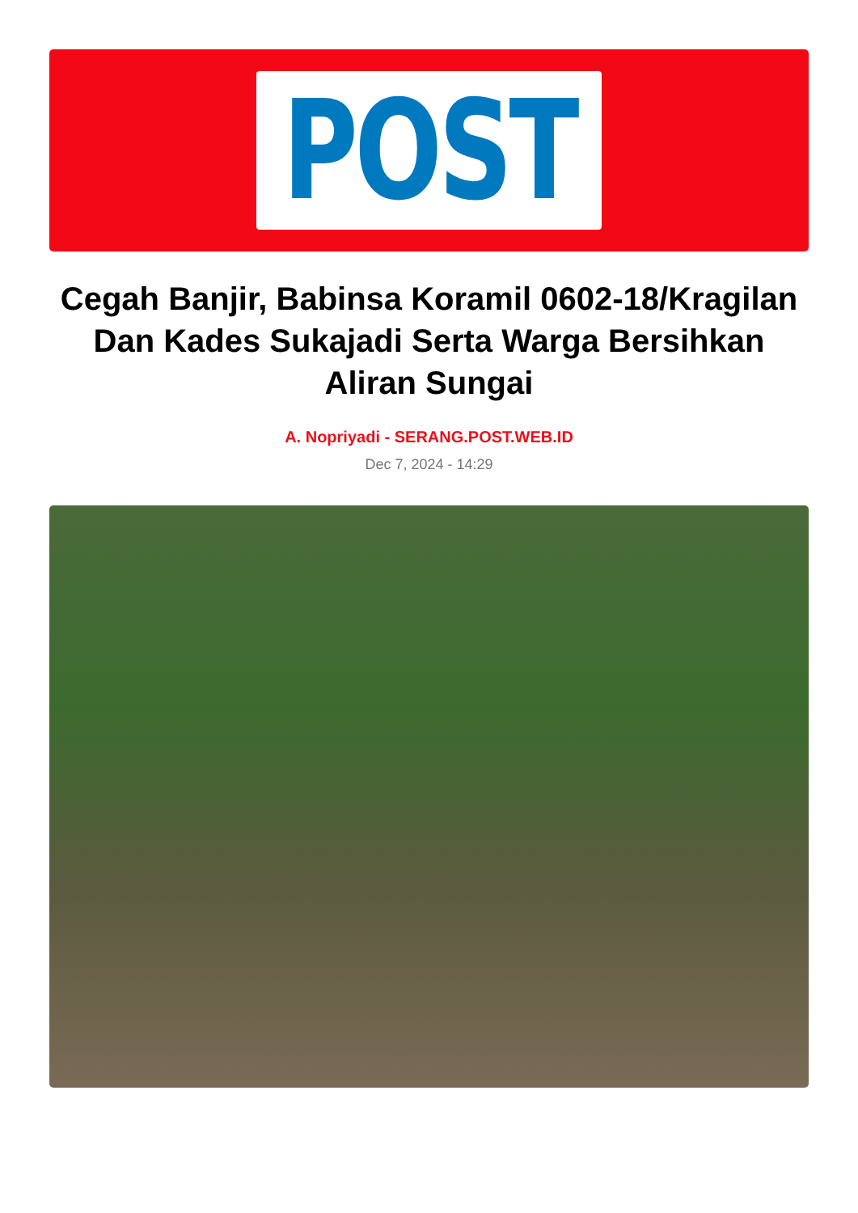POST
Cegah Banjir, Babinsa Koramil 0602-18/Kragilan Dan Kades Sukajadi Serta Warga Bersihkan Aliran Sungai
A. Nopriyadi - SERANG.POST.WEB.ID
Dec 7, 2024 - 14:29